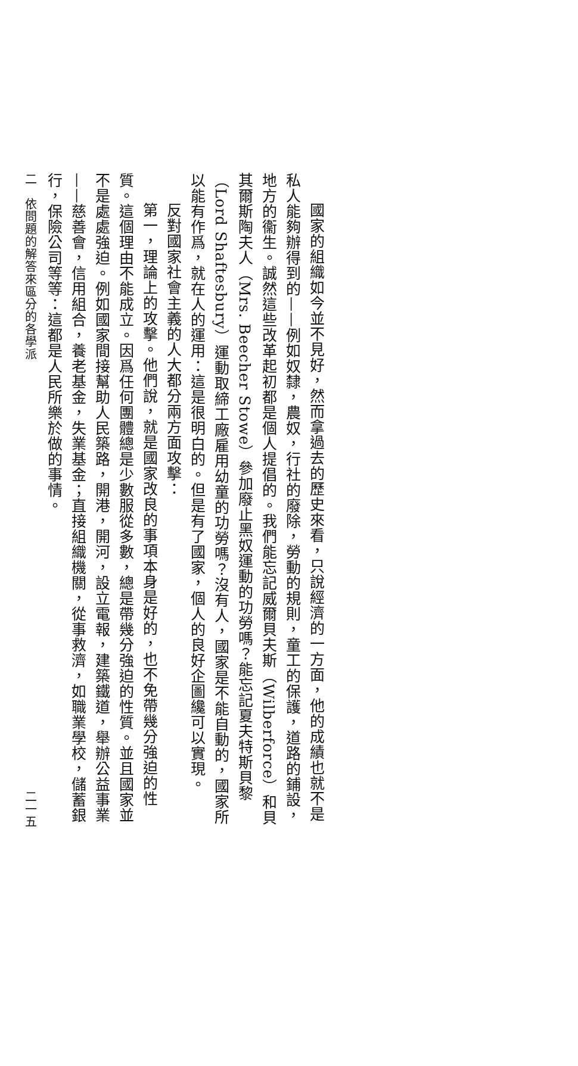國家的組織如今並不見好，然而拿過去的歷史來看，只說經濟的一方面，他的成績也就不是私人能夠辦得到的——例如奴隸，農奴，行社的廢除，勞動的規則，童工的保護，道路的鋪設，地方的衞生。誠然這些改革起初都是個人提倡的。我們能忘記威爾貝夫斯（Wilberforce）和貝其爾斯陶夫人（Mrs. Beecher Stowe）參加廢止黑奴運動的功勞嗎？能忘記夏夫特斯貝黎（Lord Shaftesbury）運動取締工廠雇用幼童的功勞嗎？沒有人，國家是不能自動的，國家所以能有作爲，就在人的運用：這是很明白的。但是有了國家，個人的良好企圖纔可以實現。
反對國家社會主義的人大都分兩方面攻擊：
第一，理論上的攻擊。他們說，就是國家改良的事項本身是好的，也不免帶幾分強迫的性質。這個理由不能成立。因爲任何團體總是少數服從多數，總是帶幾分強迫的性質。並且國家並不是處處強迫。例如國家間接幫助人民築路，開港，開河，設立電報，建築鐵道，舉辦公益事業——慈善會，信用組合，養老基金，失業基金；直接組織機關，從事救濟，如職業學校，儲蓄銀行，保險公司等等：這都是人民所樂於做的事情。
二　依問題的解答來區分的各學派 二一五